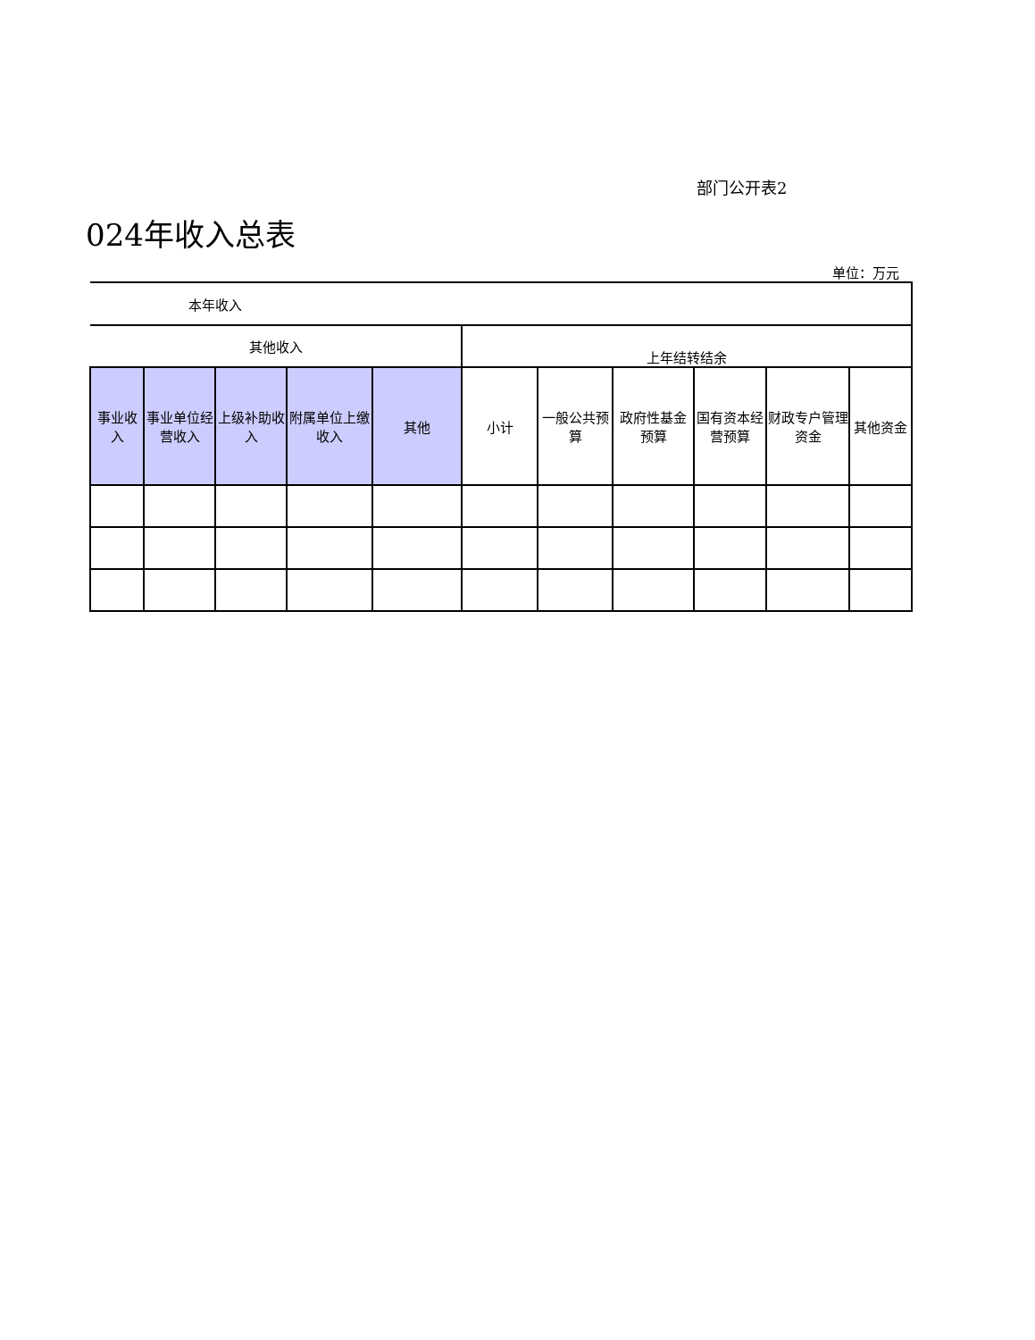部门公开表2
024年收入总表
单位：万元
| 本年收入 | | | | | | | | | | |
| --- | --- | --- | --- | --- | --- | --- | --- | --- | --- | --- |
| 其他收入 | | | | | 上年结转结余 | | | | | |
| 事业收入 | 事业单位经营收入 | 上级补助收入 | 附属单位上缴收入 | 其他 | 小计 | 一般公共预算 | 政府性基金预算 | 国有资本经营预算 | 财政专户管理资金 | 其他资金 |